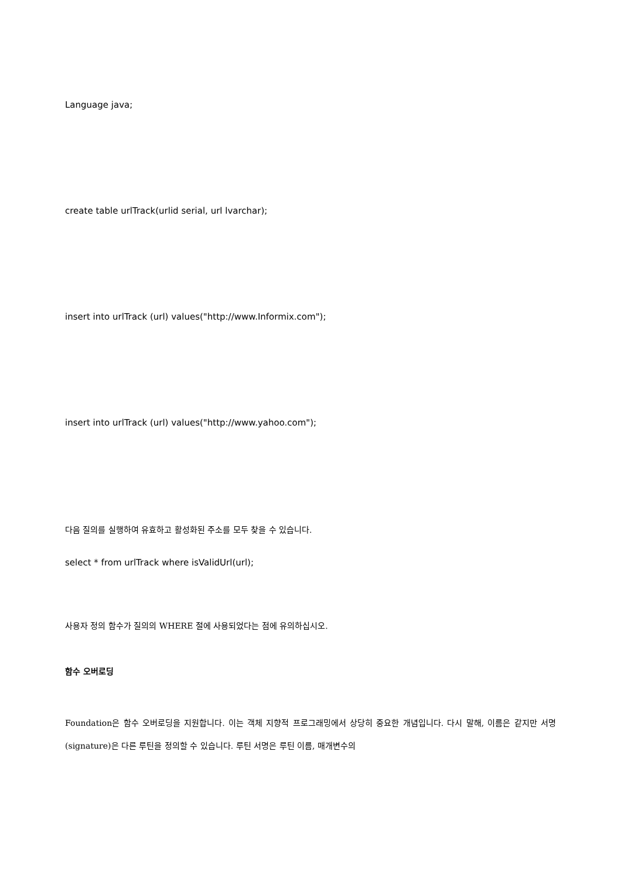Language java;
create table urlTrack(urlid serial, url lvarchar);
insert into urlTrack (url) values("http://www.Informix.com");
insert into urlTrack (url) values("http://www.yahoo.com");
다음 질의를 실행하여 유효하고 활성화된 주소를 모두 찾을 수 있습니다.
select * from urlTrack where isValidUrl(url);
사용자 정의 함수가 질의의 WHERE 절에 사용되었다는 점에 유의하십시오.
함수 오버로딩
Foundation은 함수 오버로딩을 지원합니다. 이는 객체 지향적 프로그래밍에서 상당히 중요한 개념입니다. 다시 말해, 이름은 같지만 서명(signature)은 다른 루틴을 정의할 수 있습니다. 루틴 서명은 루틴 이름, 매개변수의